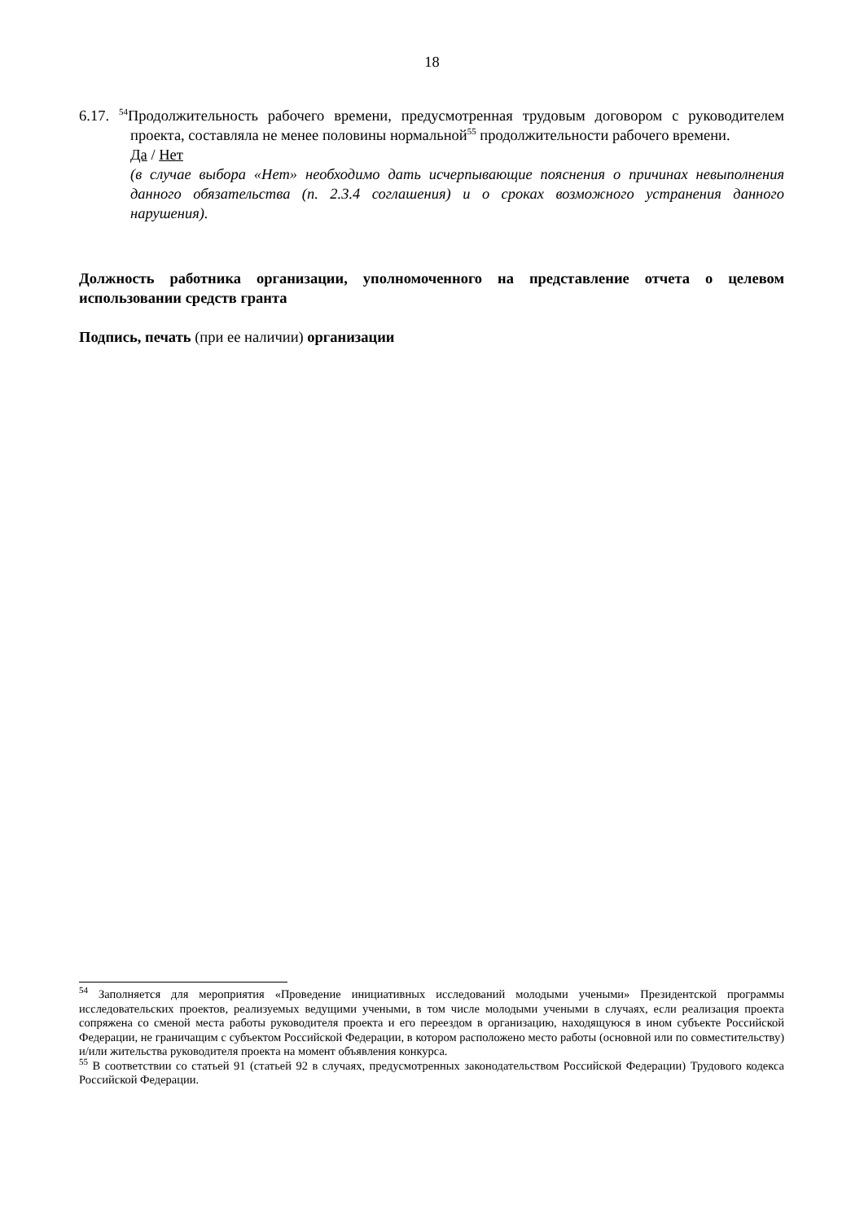18
6.17. <sup>54</sup>Продолжительность рабочего времени, предусмотренная трудовым договором с руководителем проекта, составляла не менее половины нормальной<sup>55</sup> продолжительности рабочего времени.
Да / Нет
(в случае выбора «Нет» необходимо дать исчерпывающие пояснения о причинах невыполнения данного обязательства (п. 2.3.4 соглашения) и о сроках возможного устранения данного нарушения).
Должность работника организации, уполномоченного на представление отчета о целевом использовании средств гранта
Подпись, печать (при ее наличии) организации
<sup>54</sup> Заполняется для мероприятия «Проведение инициативных исследований молодыми учеными» Президентской программы исследовательских проектов, реализуемых ведущими учеными, в том числе молодыми учеными в случаях, если реализация проекта сопряжена со сменой места работы руководителя проекта и его переездом в организацию, находящуюся в ином субъекте Российской Федерации, не граничащим с субъектом Российской Федерации, в котором расположено место работы (основной или по совместительству) и/или жительства руководителя проекта на момент объявления конкурса.
<sup>55</sup> В соответствии со статьей 91 (статьей 92 в случаях, предусмотренных законодательством Российской Федерации) Трудового кодекса Российской Федерации.